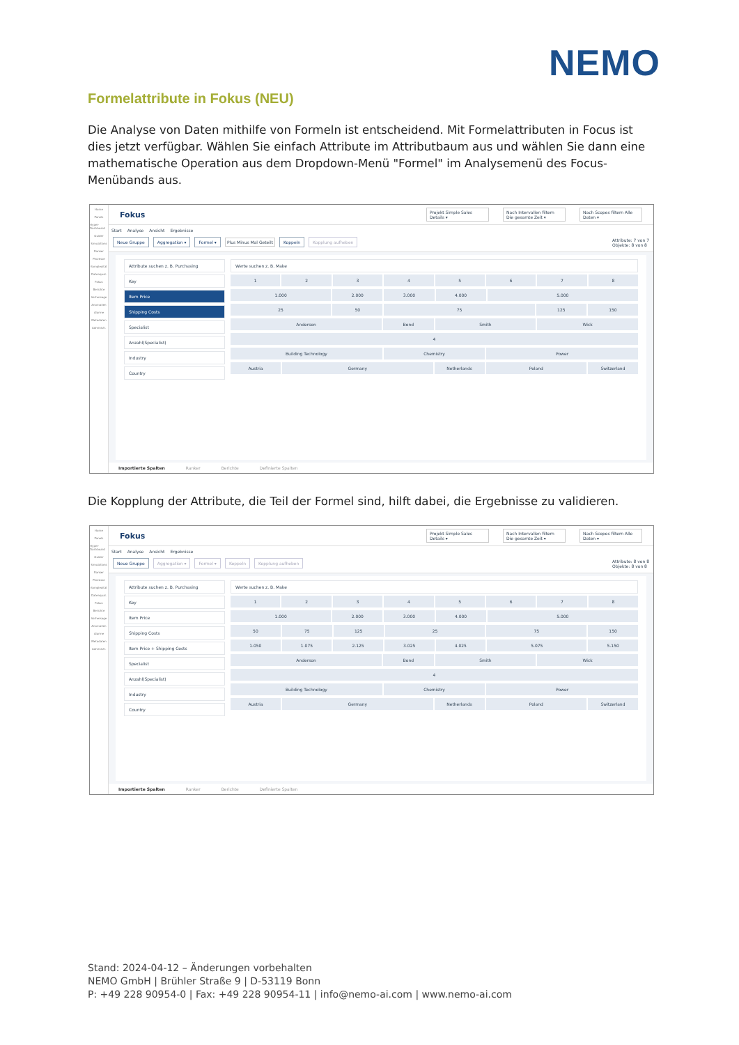NEMO
Formelattribute in Fokus (NEU)
Die Analyse von Daten mithilfe von Formeln ist entscheidend. Mit Formelattributen in Focus ist dies jetzt verfügbar. Wählen Sie einfach Attribute im Attributbaum aus und wählen Sie dann eine mathematische Operation aus dem Dropdown-Menü "Formel" im Analysemenü des Focus-Menübands aus.
Home
Panels
Hyper-Dashboard
Guider
Simulations
Ranker
Prozesse
Komplexität
Datenqual.
Fokus
Berichte
Vorhersage
Anomalien
Alarme
Metadaten
Administr.
Fokus Projekt Simple Sales Details ▾ Nach Intervallen filtern Die gesamte Zeit ▾ Nach Scopes filtern Alle Daten ▾
Start Analyse Ansicht Ergebnisse
Neue Gruppe Aggregation ▾ Formel ▾ Plus Minus Mal Geteilt Koppeln Kopplung aufheben Attribute: 7 von 7
Objekte: 8 von 8
Attribute suchen z. B. Purchasing
Key
Item Price
Shipping Costs
Specialist
Anzahl(Specialist)
Industry
Country
Werte suchen z. B. Make
1 2 3 4 5 6 7 8
1.000 2.000 3.000 4.000 5.000
25 50 75 125 150
Anderson Bond Smith Wick
4
Building Technology Chemistry Power
Austria Germany Netherlands Poland Switzerland
Importierte Spalten Ranker Berichte Definierte Spalten
Die Kopplung der Attribute, die Teil der Formel sind, hilft dabei, die Ergebnisse zu validieren.
Home
Panels
Hyper-Dashboard
Guider
Simulations
Ranker
Prozesse
Komplexität
Datenqual.
Fokus
Berichte
Vorhersage
Anomalien
Alarme
Metadaten
Administr.
Fokus Projekt Simple Sales Details ▾ Nach Intervallen filtern Die gesamte Zeit ▾ Nach Scopes filtern Alle Daten ▾
Start Analyse Ansicht Ergebnisse
Neue Gruppe Aggregation ▾ Formel ▾ Koppeln Kopplung aufheben Attribute: 8 von 8
Objekte: 8 von 8
Attribute suchen z. B. Purchasing
Key
Item Price
Shipping Costs
Item Price + Shipping Costs
Specialist
Anzahl(Specialist)
Industry
Country
Werte suchen z. B. Make
1 2 3 4 5 6 7 8
1.000 2.000 3.000 4.000 5.000
50 75 125 25 75 150
1.050 1.075 2.125 3.025 4.025 5.075 5.150
Anderson Bond Smith Wick
4
Building Technology Chemistry Power
Austria Germany Netherlands Poland Switzerland
Importierte Spalten Ranker Berichte Definierte Spalten
Stand: 2024-04-12 – Änderungen vorbehalten
NEMO GmbH | Brühler Straße 9 | D-53119 Bonn
P: +49 228 90954-0 | Fax: +49 228 90954-11 | info@nemo-ai.com | www.nemo-ai.com